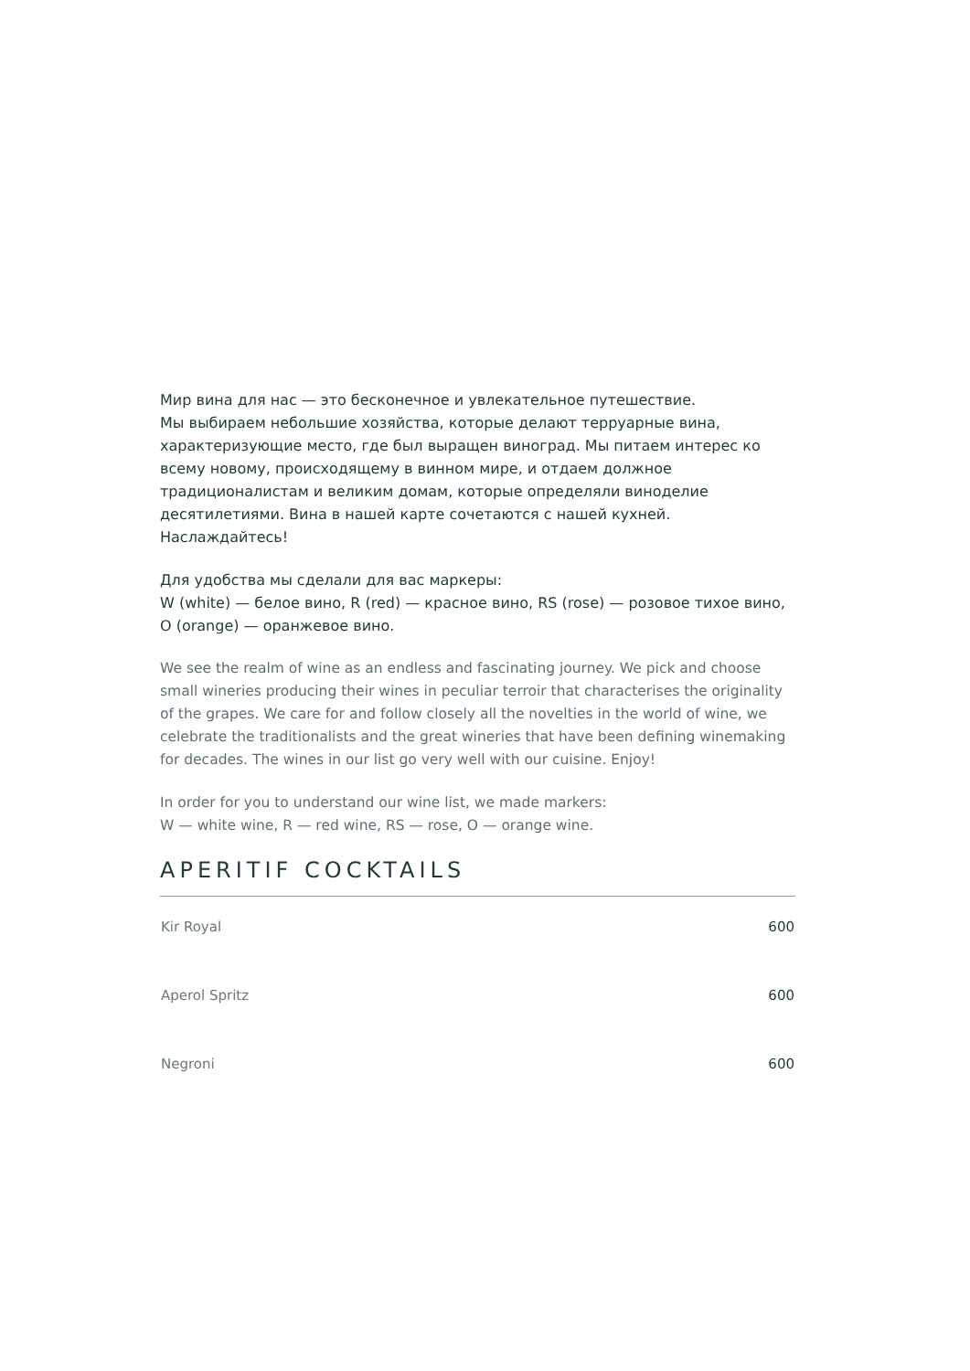Мир вина для нас — это бесконечное и увлекательное путешествие.
Мы выбираем небольшие хозяйства, которые делают терруарные вина, характеризующие место, где был выращен виноград. Мы питаем интерес ко всему новому, происходящему в винном мире, и отдаем должное традиционалистам и великим домам, которые определяли виноделие десятилетиями. Вина в нашей карте сочетаются с нашей кухней. Наслаждайтесь!
Для удобства мы сделали для вас маркеры:
W (white) — белое вино, R (red) — красное вино, RS (rose) — розовое тихое вино, O (orange) — оранжевое вино.
We see the realm of wine as an endless and fascinating journey. We pick and choose small wineries producing their wines in peculiar terroir that characterises the originality of the grapes. We care for and follow closely all the novelties in the world of wine, we celebrate the traditionalists and the great wineries that have been defining winemaking for decades. The wines in our list go very well with our cuisine. Enjoy!
In order for you to understand our wine list, we made markers:
W — white wine, R — red wine, RS — rose, O — orange wine.
APERITIF COCKTAILS
| Kir Royal | 600 |
| Aperol Spritz | 600 |
| Negroni | 600 |